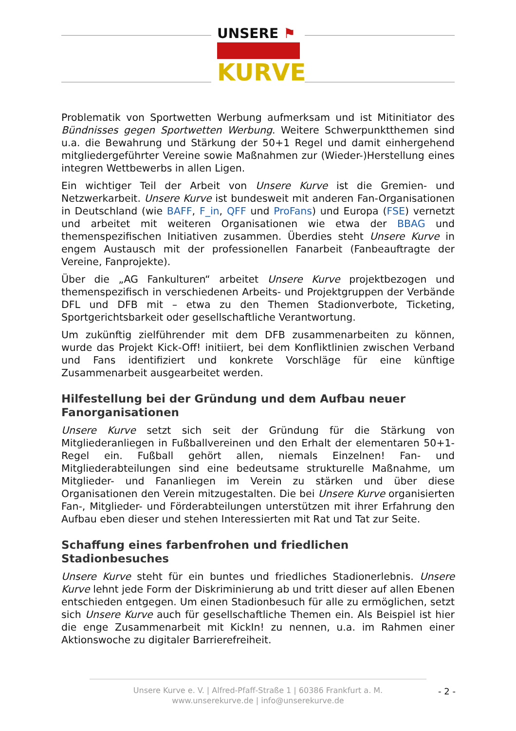UNSERE ⚑
KURVE
Problematik von Sportwetten Werbung aufmerksam und ist Mitinitiator des Bündnisses gegen Sportwetten Werbung. Weitere Schwerpunktthemen sind u.a. die Bewahrung und Stärkung der 50+1 Regel und damit einhergehend mitgliedergeführter Vereine sowie Maßnahmen zur (Wieder-)Herstellung eines integren Wettbewerbs in allen Ligen.
Ein wichtiger Teil der Arbeit von Unsere Kurve ist die Gremien- und Netzwerkarbeit. Unsere Kurve ist bundesweit mit anderen Fan-Organisationen in Deutschland (wie BAFF, F_in, QFF und ProFans) und Europa (FSE) vernetzt und arbeitet mit weiteren Organisationen wie etwa der BBAG und themenspezifischen Initiativen zusammen. Überdies steht Unsere Kurve in engem Austausch mit der professionellen Fanarbeit (Fanbeauftragte der Vereine, Fanprojekte).
Über die „AG Fankulturen“ arbeitet Unsere Kurve projektbezogen und themenspezifisch in verschiedenen Arbeits- und Projektgruppen der Verbände DFL und DFB mit – etwa zu den Themen Stadionverbote, Ticketing, Sportgerichtsbarkeit oder gesellschaftliche Verantwortung.
Um zukünftig zielführender mit dem DFB zusammenarbeiten zu können, wurde das Projekt Kick-Off! initiiert, bei dem Konfliktlinien zwischen Verband und Fans identifiziert und konkrete Vorschläge für eine künftige Zusammenarbeit ausgearbeitet werden.
Hilfestellung bei der Gründung und dem Aufbau neuer Fanorganisationen
Unsere Kurve setzt sich seit der Gründung für die Stärkung von Mitgliederanliegen in Fußballvereinen und den Erhalt der elementaren 50+1-Regel ein. Fußball gehört allen, niemals Einzelnen! Fan- und Mitgliederabteilungen sind eine bedeutsame strukturelle Maßnahme, um Mitglieder- und Fananliegen im Verein zu stärken und über diese Organisationen den Verein mitzugestalten. Die bei Unsere Kurve organisierten Fan-, Mitglieder- und Förderabteilungen unterstützen mit ihrer Erfahrung den Aufbau eben dieser und stehen Interessierten mit Rat und Tat zur Seite.
Schaffung eines farbenfrohen und friedlichen Stadionbesuches
Unsere Kurve steht für ein buntes und friedliches Stadionerlebnis. Unsere Kurve lehnt jede Form der Diskriminierung ab und tritt dieser auf allen Ebenen entschieden entgegen. Um einen Stadionbesuch für alle zu ermöglichen, setzt sich Unsere Kurve auch für gesellschaftliche Themen ein. Als Beispiel ist hier die enge Zusammenarbeit mit KickIn! zu nennen, u.a. im Rahmen einer Aktionswoche zu digitaler Barrierefreiheit.
Unsere Kurve e. V. | Alfred-Pfaff-Straße 1 | 60386 Frankfurt a. M.
www.unserekurve.de | info@unserekurve.de
- 2 -